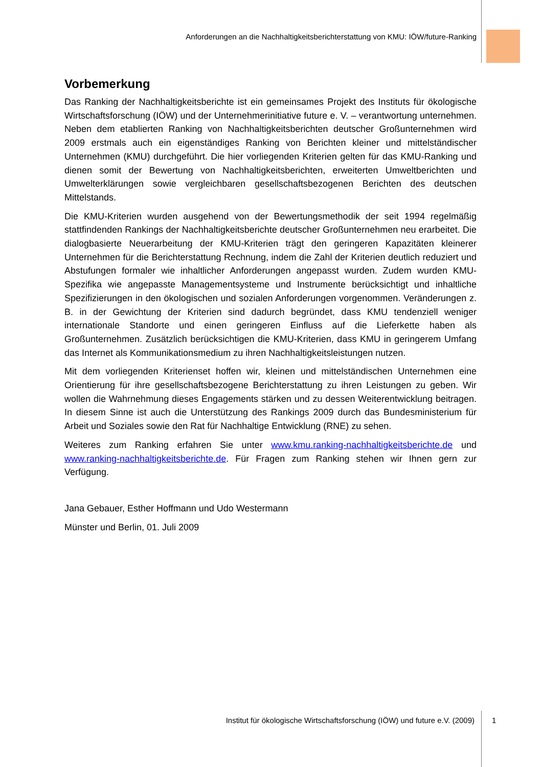Anforderungen an die Nachhaltigkeitsberichterstattung von KMU: IÖW/future-Ranking
Vorbemerkung
Das Ranking der Nachhaltigkeitsberichte ist ein gemeinsames Projekt des Instituts für ökologische Wirtschaftsforschung (IÖW) und der Unternehmerinitiative future e. V. – verantwortung unternehmen. Neben dem etablierten Ranking von Nachhaltigkeitsberichten deutscher Großunternehmen wird 2009 erstmals auch ein eigenständiges Ranking von Berichten kleiner und mittelständischer Unternehmen (KMU) durchgeführt. Die hier vorliegenden Kriterien gelten für das KMU-Ranking und dienen somit der Bewertung von Nachhaltigkeitsberichten, erweiterten Umweltberichten und Umwelterklärungen sowie vergleichbaren gesellschaftsbezogenen Berichten des deutschen Mittelstands.
Die KMU-Kriterien wurden ausgehend von der Bewertungsmethodik der seit 1994 regelmäßig stattfindenden Rankings der Nachhaltigkeitsberichte deutscher Großunternehmen neu erarbeitet. Die dialogbasierte Neuerarbeitung der KMU-Kriterien trägt den geringeren Kapazitäten kleinerer Unternehmen für die Berichterstattung Rechnung, indem die Zahl der Kriterien deutlich reduziert und Abstufungen formaler wie inhaltlicher Anforderungen angepasst wurden. Zudem wurden KMU-Spezifika wie angepasste Managementsysteme und Instrumente berücksichtigt und inhaltliche Spezifizierungen in den ökologischen und sozialen Anforderungen vorgenommen. Veränderungen z. B. in der Gewichtung der Kriterien sind dadurch begründet, dass KMU tendenziell weniger internationale Standorte und einen geringeren Einfluss auf die Lieferkette haben als Großunternehmen. Zusätzlich berücksichtigen die KMU-Kriterien, dass KMU in geringerem Umfang das Internet als Kommunikationsmedium zu ihren Nachhaltigkeitsleistungen nutzen.
Mit dem vorliegenden Kriterienset hoffen wir, kleinen und mittelständischen Unternehmen eine Orientierung für ihre gesellschaftsbezogene Berichterstattung zu ihren Leistungen zu geben. Wir wollen die Wahrnehmung dieses Engagements stärken und zu dessen Weiterentwicklung beitragen. In diesem Sinne ist auch die Unterstützung des Rankings 2009 durch das Bundesministerium für Arbeit und Soziales sowie den Rat für Nachhaltige Entwicklung (RNE) zu sehen.
Weiteres zum Ranking erfahren Sie unter www.kmu.ranking-nachhaltigkeitsberichte.de und www.ranking-nachhaltigkeitsberichte.de. Für Fragen zum Ranking stehen wir Ihnen gern zur Verfügung.
Jana Gebauer, Esther Hoffmann und Udo Westermann
Münster und Berlin, 01. Juli 2009
Institut für ökologische Wirtschaftsforschung (IÖW) und future e.V. (2009) 1